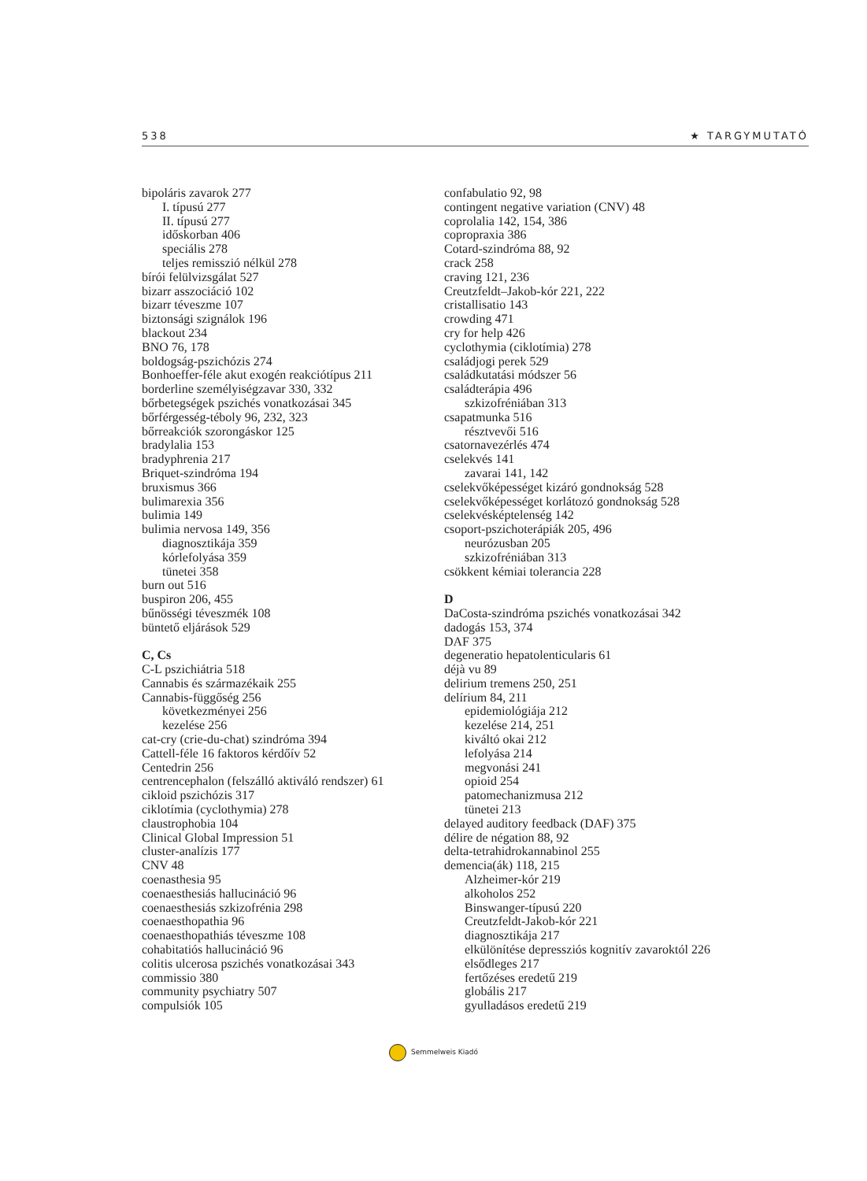538 ★ TARGYMUTATÓ
bipoláris zavarok 277
I. típusú 277
II. típusú 277
időskorban 406
speciális 278
teljes remisszió nélkül 278
bírói felülvizsgálat 527
bizarr asszociáció 102
bizarr téveszme 107
biztonsági szignálok 196
blackout 234
BNO 76, 178
boldogság-pszichózis 274
Bonhoeffer-féle akut exogén reakciótípus 211
borderline személyiségzavar 330, 332
bőrbetegségek pszichés vonatkozásai 345
bőrférgesség-téboly 96, 232, 323
bőrreakciók szorongáskor 125
bradylalia 153
bradyphrenia 217
Briquet-szindróma 194
bruxismus 366
bulimarexia 356
bulimia 149
bulimia nervosa 149, 356
diagnosztikája 359
kórlefolyása 359
tünetei 358
burn out 516
buspiron 206, 455
bűnösségi téveszmék 108
büntető eljárások 529
C, Cs
C-L pszichiátria 518
Cannabis és származékaik 255
Cannabis-függőség 256
következményei 256
kezelése 256
cat-cry (crie-du-chat) szindróma 394
Cattell-féle 16 faktoros kérdőív 52
Centedrin 256
centrencephalon (felszálló aktiváló rendszer) 61
cikloid pszichózis 317
ciklotímia (cyclothymia) 278
claustrophobia 104
Clinical Global Impression 51
cluster-analízis 177
CNV 48
coenasthesia 95
coenaesthesiás hallucináció 96
coenaesthesiás szkizofrénia 298
coenaesthopathia 96
coenaesthopathiás téveszme 108
cohabitatiós hallucináció 96
colitis ulcerosa pszichés vonatkozásai 343
commissio 380
community psychiatry 507
compulsiók 105
confabulatio 92, 98
contingent negative variation (CNV) 48
coprolalia 142, 154, 386
copropraxia 386
Cotard-szindróma 88, 92
crack 258
craving 121, 236
Creutzfeldt–Jakob-kór 221, 222
cristallisatio 143
crowding 471
cry for help 426
cyclothymia (ciklotímia) 278
családjogi perek 529
családkutatási módszer 56
családterápia 496
szkizofréniában 313
csapatmunka 516
résztvevői 516
csatornavezérlés 474
cselekvés 141
zavarai 141, 142
cselekvőképességet kizáró gondnokság 528
cselekvőképességet korlátozó gondnokság 528
cselekvésképtelenség 142
csoport-pszichoterápiák 205, 496
neurózusban 205
szkizofréniában 313
csökkent kémiai tolerancia 228
D
DaCosta-szindróma pszichés vonatkozásai 342
dadogás 153, 374
DAF 375
degeneratio hepatolenticularis 61
déjà vu 89
delirium tremens 250, 251
delírium 84, 211
epidemiológiája 212
kezelése 214, 251
kiváltó okai 212
lefolyása 214
megvonási 241
opioid 254
patomechanizmusa 212
tünetei 213
delayed auditory feedback (DAF) 375
délire de négation 88, 92
delta-tetrahidrokannabinol 255
demencia(ák) 118, 215
Alzheimer-kór 219
alkoholos 252
Binswanger-típusú 220
Creutzfeldt-Jakob-kór 221
diagnosztikája 217
elkülönítése depressziós kognitív zavaroktól 226
elsődleges 217
fertőzéses eredetű 219
globális 217
gyulladásos eredetű 219
Semmelweis Kiadó